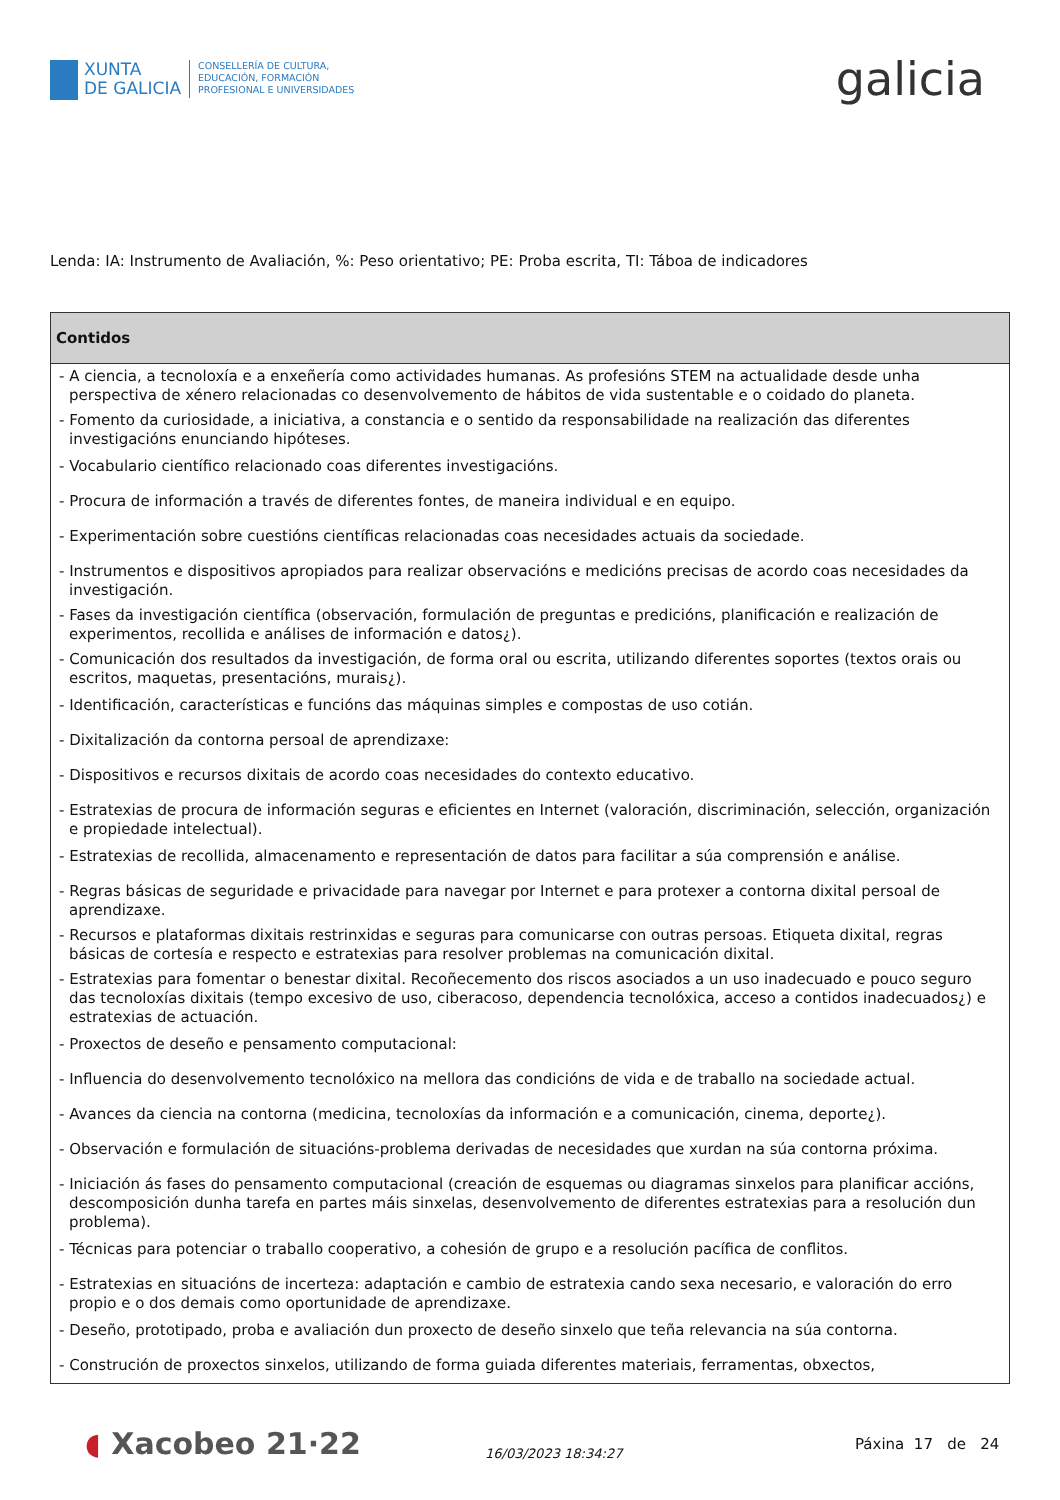XUNTA
DE GALICIA
CONSELLERÍA DE CULTURA,
EDUCACIÓN, FORMACIÓN
PROFESIONAL E UNIVERSIDADES
galicia
Lenda: IA: Instrumento de Avaliación, %: Peso orientativo; PE: Proba escrita, TI: Táboa de indicadores
| Contidos |
| --- |
| - A ciencia, a tecnoloxía e a enxeñería como actividades humanas. As profesións STEM na actualidade desde unha perspectiva de xénero relacionadas co desenvolvemento de hábitos de vida sustentable e o coidado do planeta. - Fomento da curiosidade, a iniciativa, a constancia e o sentido da responsabilidade na realización das diferentes investigacións enunciando hipóteses. - Vocabulario científico relacionado coas diferentes investigacións. - Procura de información a través de diferentes fontes, de maneira individual e en equipo. - Experimentación sobre cuestións científicas relacionadas coas necesidades actuais da sociedade. - Instrumentos e dispositivos apropiados para realizar observacións e medicións precisas de acordo coas necesidades da investigación. - Fases da investigación científica (observación, formulación de preguntas e predicións, planificación e realización de experimentos, recollida e análises de información e datos¿). - Comunicación dos resultados da investigación, de forma oral ou escrita, utilizando diferentes soportes (textos orais ou escritos, maquetas, presentacións, murais¿). - Identificación, características e funcións das máquinas simples e compostas de uso cotián. - Dixitalización da contorna persoal de aprendizaxe: - Dispositivos e recursos dixitais de acordo coas necesidades do contexto educativo. - Estratexias de procura de información seguras e eficientes en Internet (valoración, discriminación, selección, organización e propiedade intelectual). - Estratexias de recollida, almacenamento e representación de datos para facilitar a súa comprensión e análise. - Regras básicas de seguridade e privacidade para navegar por Internet e para protexer a contorna dixital persoal de aprendizaxe. - Recursos e plataformas dixitais restrinxidas e seguras para comunicarse con outras persoas. Etiqueta dixital, regras básicas de cortesía e respecto e estratexias para resolver problemas na comunicación dixital. - Estratexias para fomentar o benestar dixital. Recoñecemento dos riscos asociados a un uso inadecuado e pouco seguro das tecnoloxías dixitais (tempo excesivo de uso, ciberacoso, dependencia tecnolóxica, acceso a contidos inadecuados¿) e estratexias de actuación. - Proxectos de deseño e pensamento computacional: - Influencia do desenvolvemento tecnolóxico na mellora das condicións de vida e de traballo na sociedade actual. - Avances da ciencia na contorna (medicina, tecnoloxías da información e a comunicación, cinema, deporte¿). - Observación e formulación de situacións-problema derivadas de necesidades que xurdan na súa contorna próxima. - Iniciación ás fases do pensamento computacional (creación de esquemas ou diagramas sinxelos para planificar accións, descomposición dunha tarefa en partes máis sinxelas, desenvolvemento de diferentes estratexias para a resolución dun problema). - Técnicas para potenciar o traballo cooperativo, a cohesión de grupo e a resolución pacífica de conflitos. - Estratexias en situacións de incerteza: adaptación e cambio de estratexia cando sexa necesario, e valoración do erro propio e o dos demais como oportunidade de aprendizaxe. - Deseño, prototipado, proba e avaliación dun proxecto de deseño sinxelo que teña relevancia na súa contorna. - Construción de proxectos sinxelos, utilizando de forma guiada diferentes materiais, ferramentas, obxectos, |
◖ Xacobeo 21·22
16/03/2023 18:34:27
Páxina 17 de 24